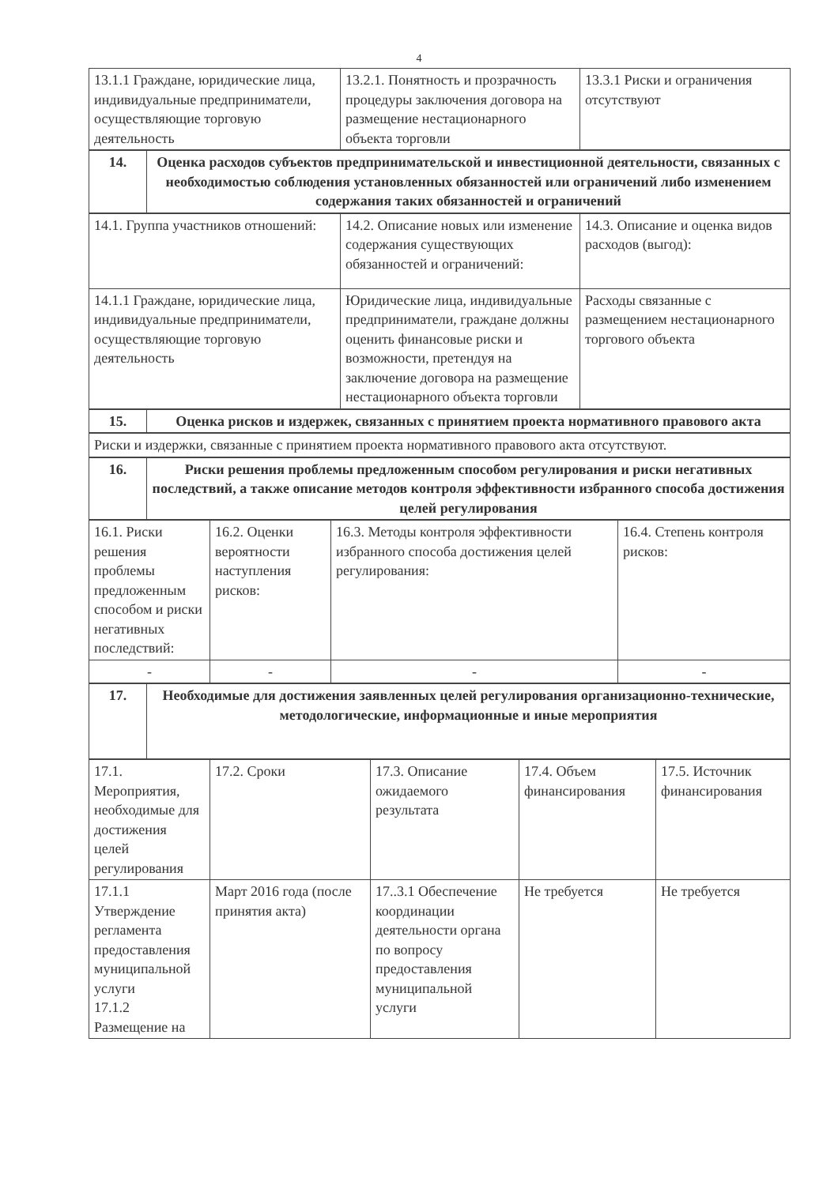4
| 13.1.1 Граждане, юридические лица, индивидуальные предприниматели, осуществляющие торговую деятельность | 13.2.1. Понятность и прозрачность процедуры заключения договора на размещение нестационарного объекта торговли | 13.3.1 Риски и ограничения отсутствуют |
| 14. | Оценка расходов субъектов предпринимательской и инвестиционной деятельности, связанных с необходимостью соблюдения установленных обязанностей или ограничений либо изменением содержания таких обязанностей и ограничений |
| 14.1. Группа участников отношений: | 14.2. Описание новых или изменение содержания существующих обязанностей и ограничений: | 14.3. Описание и оценка видов расходов (выгод): |
| 14.1.1 Граждане, юридические лица, индивидуальные предприниматели, осуществляющие торговую деятельность | Юридические лица, индивидуальные предприниматели, граждане должны оценить финансовые риски и возможности, претендуя на заключение договора на размещение нестационарного объекта торговли | Расходы связанные с размещением нестационарного торгового объекта |
| 15. | Оценка рисков и издержек, связанных с принятием проекта нормативного правового акта |
| Риски и издержки, связанные с принятием проекта нормативного правового акта отсутствуют. |
| 16. | Риски решения проблемы предложенным способом регулирования и риски негативных последствий, а также описание методов контроля эффективности избранного способа достижения целей регулирования |
| 16.1. Риски решения проблемы предложенным способом и риски негативных последствий: | 16.2. Оценки вероятности наступления рисков: | 16.3. Методы контроля эффективности избранного способа достижения целей регулирования: | 16.4. Степень контроля рисков: |
| - | - | - | - |
| 17. | Необходимые для достижения заявленных целей регулирования организационно-технические, методологические, информационные и иные мероприятия |
| 17.1. Мероприятия, необходимые для достижения целей регулирования | 17.2. Сроки | 17.3. Описание ожидаемого результата | 17.4. Объем финансирования | 17.5. Источник финансирования |
| 17.1.1 Утверждение регламента предоставления муниципальной услуги 17.1.2 Размещение на | Март 2016 года (после принятия акта) | 17..3.1 Обеспечение координации деятельности органа по вопросу предоставления муниципальной услуги | Не требуется | Не требуется |